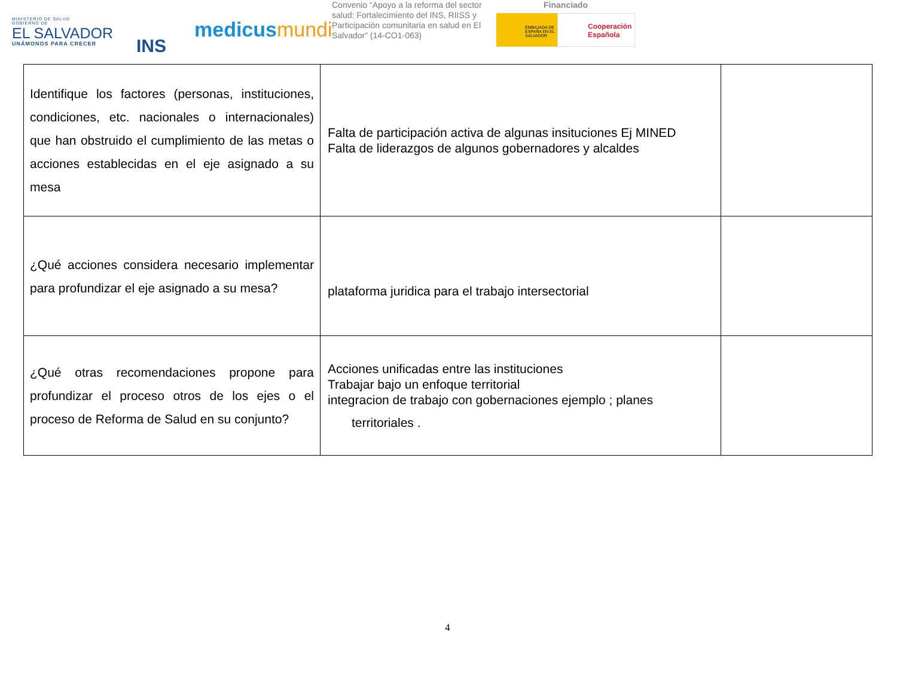MINISTERIO DE SALUD
GOBIERNO DE
EL SALVADOR
UNÁMONOS PARA CRECER
INS
medicusmundi
Convenio “Apoyo a la reforma del sector salud: Fortalecimiento del INS, RIISS y Participación comunitaria en salud en El Salvador” (14-CO1-063)
Financiado
EMBAJADA DE ESPAÑA EN EL SALVADOR
Cooperación Española
| Identifique los factores (personas, instituciones, condiciones, etc. nacionales o internacionales) que han obstruido el cumplimiento de las metas o acciones establecidas en el eje asignado a su mesa | Falta de participación activa de algunas insituciones Ej MINED Falta de liderazgos de algunos gobernadores y alcaldes | |
| ¿Qué acciones considera necesario implementar para profundizar el eje asignado a su mesa? | plataforma juridica para el trabajo intersectorial | |
| ¿Qué otras recomendaciones propone para profundizar el proceso otros de los ejes o el proceso de Reforma de Salud en su conjunto? | Acciones unificadas entre las instituciones Trabajar bajo un enfoque territorial integracion de trabajo con gobernaciones ejemplo ; planes territoriales . | |
4